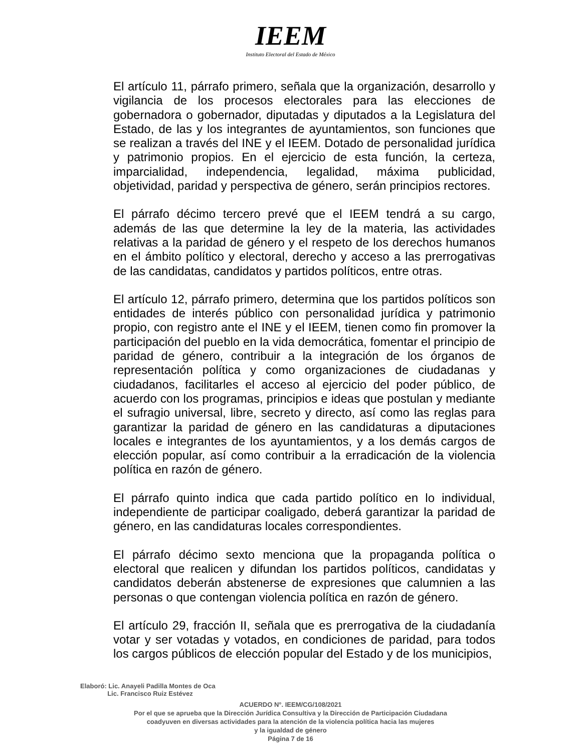IEEM
Instituto Electoral del Estado de México
El artículo 11, párrafo primero, señala que la organización, desarrollo y vigilancia de los procesos electorales para las elecciones de gobernadora o gobernador, diputadas y diputados a la Legislatura del Estado, de las y los integrantes de ayuntamientos, son funciones que se realizan a través del INE y el IEEM. Dotado de personalidad jurídica y patrimonio propios. En el ejercicio de esta función, la certeza, imparcialidad, independencia, legalidad, máxima publicidad, objetividad, paridad y perspectiva de género, serán principios rectores.
El párrafo décimo tercero prevé que el IEEM tendrá a su cargo, además de las que determine la ley de la materia, las actividades relativas a la paridad de género y el respeto de los derechos humanos en el ámbito político y electoral, derecho y acceso a las prerrogativas de las candidatas, candidatos y partidos políticos, entre otras.
El artículo 12, párrafo primero, determina que los partidos políticos son entidades de interés público con personalidad jurídica y patrimonio propio, con registro ante el INE y el IEEM, tienen como fin promover la participación del pueblo en la vida democrática, fomentar el principio de paridad de género, contribuir a la integración de los órganos de representación política y como organizaciones de ciudadanas y ciudadanos, facilitarles el acceso al ejercicio del poder público, de acuerdo con los programas, principios e ideas que postulan y mediante el sufragio universal, libre, secreto y directo, así como las reglas para garantizar la paridad de género en las candidaturas a diputaciones locales e integrantes de los ayuntamientos, y a los demás cargos de elección popular, así como contribuir a la erradicación de la violencia política en razón de género.
El párrafo quinto indica que cada partido político en lo individual, independiente de participar coaligado, deberá garantizar la paridad de género, en las candidaturas locales correspondientes.
El párrafo décimo sexto menciona que la propaganda política o electoral que realicen y difundan los partidos políticos, candidatas y candidatos deberán abstenerse de expresiones que calumnien a las personas o que contengan violencia política en razón de género.
El artículo 29, fracción II, señala que es prerrogativa de la ciudadanía votar y ser votadas y votados, en condiciones de paridad, para todos los cargos públicos de elección popular del Estado y de los municipios,
Elaboró: Lic. Anayeli Padilla Montes de Oca
Lic. Francisco Ruiz Estévez
ACUERDO N°. IEEM/CG/108/2021
Por el que se aprueba que la Dirección Jurídica Consultiva y la Dirección de Participación Ciudadana
coadyuven en diversas actividades para la atención de la violencia política hacia las mujeres
y la igualdad de género
Página 7 de 16